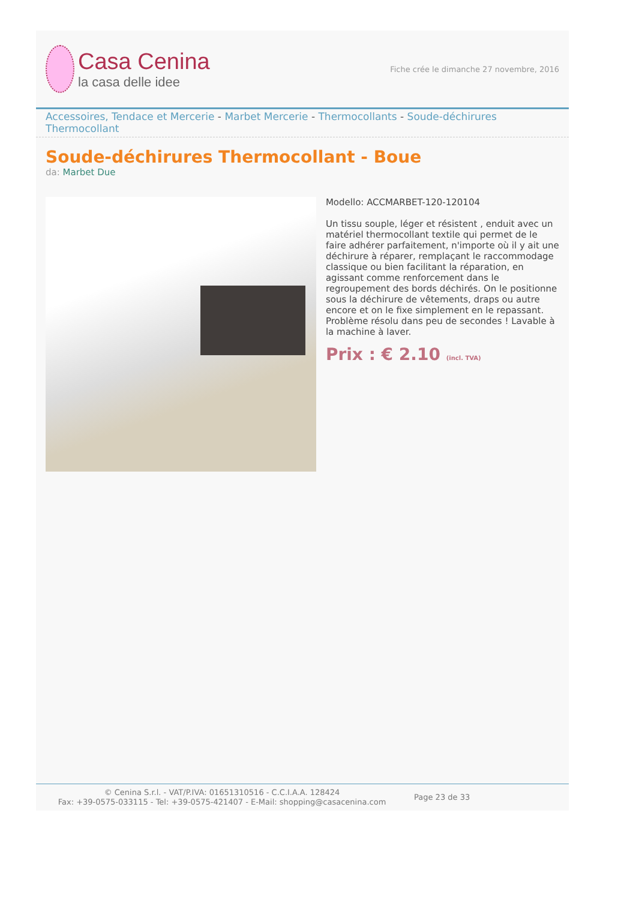Casa Cenina
la casa delle idee
Fiche crée le dimanche 27 novembre, 2016
Accessoires, Tendace et Mercerie - Marbet Mercerie - Thermocollants - Soude-déchirures Thermocollant
Soude-déchirures Thermocollant - Boue
da: Marbet Due
Modello: ACCMARBET-120-120104
Un tissu souple, léger et résistent , enduit avec un matériel thermocollant textile qui permet de le faire adhérer parfaitement, n'importe où il y ait une déchirure à réparer, remplaçant le raccommodage classique ou bien facilitant la réparation, en agissant comme renforcement dans le regroupement des bords déchirés. On le positionne sous la déchirure de vêtements, draps ou autre encore et on le fixe simplement en le repassant. Problème résolu dans peu de secondes ! Lavable à la machine à laver.
Prix : € 2.10 (incl. TVA)
© Cenina S.r.l. - VAT/P.IVA: 01651310516 - C.C.I.A.A. 128424
Fax: +39-0575-033115 - Tel: +39-0575-421407 - E-Mail: shopping@casacenina.com
Page 23 de 33